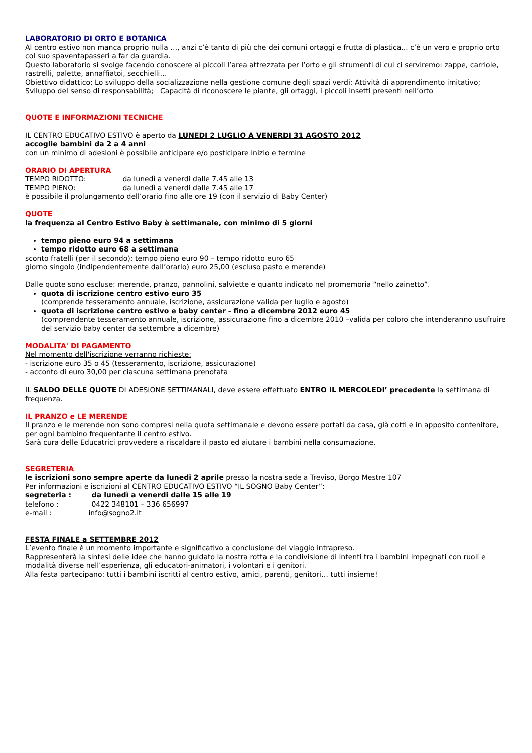LABORATORIO DI ORTO E BOTANICA
Al centro estivo non manca proprio nulla …, anzi c’è tanto di più che dei comuni ortaggi e frutta di plastica... c’è un vero e proprio orto col suo spaventapasseri a far da guardia.
Questo laboratorio si svolge facendo conoscere ai piccoli l’area attrezzata per l’orto e gli strumenti di cui ci serviremo: zappe, carriole, rastrelli, palette, annaffiatoi, secchielli…
Obiettivo didattico: Lo sviluppo della socializzazione nella gestione comune degli spazi verdi; Attività di apprendimento imitativo; Sviluppo del senso di responsabilità; Capacità di riconoscere le piante, gli ortaggi, i piccoli insetti presenti nell’orto
QUOTE E INFORMAZIONI TECNICHE
IL CENTRO EDUCATIVO ESTIVO è aperto da LUNEDI 2 LUGLIO A VENERDI 31 AGOSTO 2012
accoglie bambini da 2 a 4 anni
con un minimo di adesioni è possibile anticipare e/o posticipare inizio e termine
ORARIO DI APERTURA
TEMPO RIDOTTO: da lunedì a venerdi dalle 7.45 alle 13
TEMPO PIENO: da lunedì a venerdi dalle 7.45 alle 17
è possibile il prolungamento dell’orario fino alle ore 19 (con il servizio di Baby Center)
QUOTE
la frequenza al Centro Estivo Baby è settimanale, con minimo di 5 giorni
tempo pieno euro 94 a settimana
tempo ridotto euro 68 a settimana
sconto fratelli (per il secondo): tempo pieno euro 90 – tempo ridotto euro 65
giorno singolo (indipendentemente dall’orario) euro 25,00 (escluso pasto e merende)
Dalle quote sono escluse: merende, pranzo, pannolini, salviette e quanto indicato nel promemoria “nello zainetto”.
quota di iscrizione centro estivo euro 35
(comprende tesseramento annuale, iscrizione, assicurazione valida per luglio e agosto)
quota di iscrizione centro estivo e baby center - fino a dicembre 2012 euro 45
(comprendente tesseramento annuale, iscrizione, assicurazione fino a dicembre 2010 –valida per coloro che intenderanno usufruire del servizio baby center da settembre a dicembre)
MODALITA' DI PAGAMENTO
Nel momento dell'iscrizione verranno richieste:
- iscrizione euro 35 o 45 (tesseramento, iscrizione, assicurazione)
- acconto di euro 30,00 per ciascuna settimana prenotata
IL SALDO DELLE QUOTE DI ADESIONE SETTIMANALI, deve essere effettuato ENTRO IL MERCOLEDI’ precedente la settimana di frequenza.
IL PRANZO e LE MERENDE
Il pranzo e le merende non sono compresi nella quota settimanale e devono essere portati da casa, già cotti e in apposito contenitore, per ogni bambino frequentante il centro estivo.
Sarà cura delle Educatrici provvedere a riscaldare il pasto ed aiutare i bambini nella consumazione.
SEGRETERIA
le iscrizioni sono sempre aperte da lunedi 2 aprile presso la nostra sede a Treviso, Borgo Mestre 107
Per informazioni e iscrizioni al CENTRO EDUCATIVO ESTIVO “IL SOGNO Baby Center”:
segreteria : da lunedì a venerdi dalle 15 alle 19
telefono : 0422 348101 – 336 656997
e-mail : info@sogno2.it
FESTA FINALE a SETTEMBRE 2012
L’evento finale è un momento importante e significativo a conclusione del viaggio intrapreso.
Rappresenterà la sintesi delle idee che hanno guidato la nostra rotta e la condivisione di intenti tra i bambini impegnati con ruoli e modalità diverse nell’esperienza, gli educatori-animatori, i volontari e i genitori.
Alla festa partecipano: tutti i bambini iscritti al centro estivo, amici, parenti, genitori… tutti insieme!